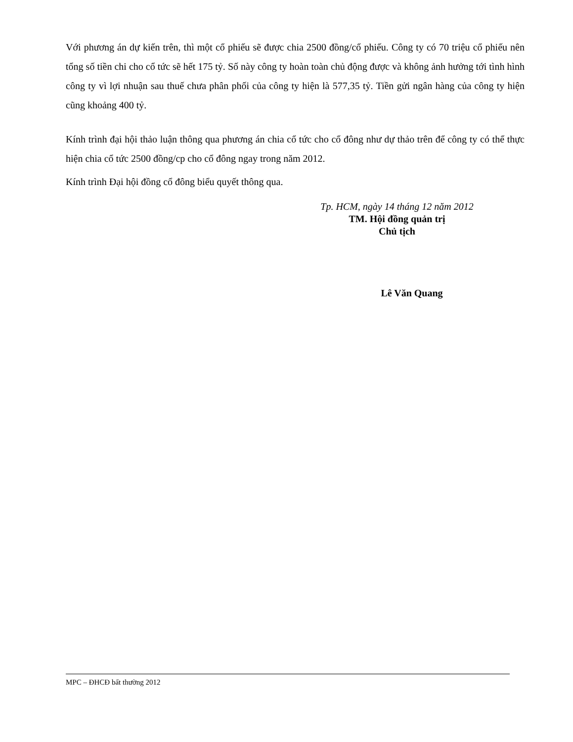Với phương án dự kiến trên, thì một cổ phiếu sẽ được chia 2500 đồng/cổ phiếu. Công ty có 70 triệu cổ phiếu nên tổng số tiền chi cho cổ tức sẽ hết 175 tỷ. Số này công ty hoàn toàn chủ động được và không ảnh hưởng tới tình hình công ty vì lợi nhuận sau thuế chưa phân phối của công ty hiện là 577,35 tỷ. Tiền gửi ngân hàng của công ty hiện cũng khoảng 400 tỷ.
Kính trình đại hội thảo luận thông qua phương án chia cổ tức cho cổ đông như dự thảo trên để công ty có thể thực hiện chia cổ tức 2500 đồng/cp cho cổ đông ngay trong năm 2012.
Kính trình Đại hội đồng cổ đông biểu quyết thông qua.
Tp. HCM, ngày 14 tháng 12 năm 2012
TM. Hội đồng quản trị
Chủ tịch
Lê Văn Quang
MPC – ĐHCĐ bất thường 2012